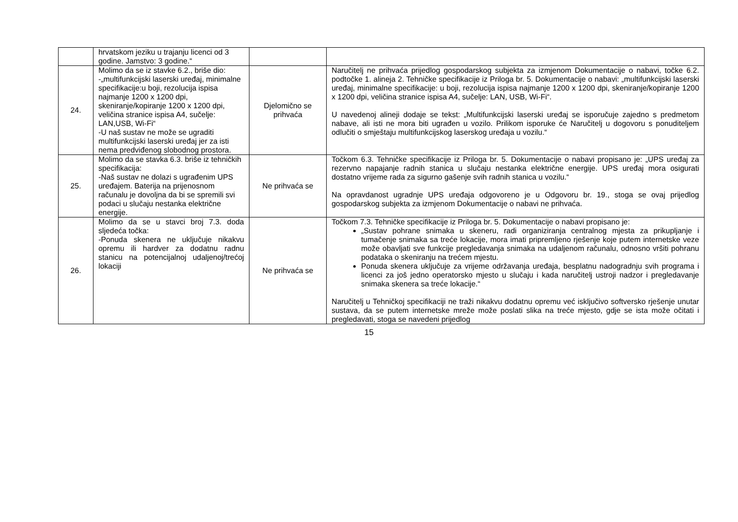| | hrvatskom jeziku u trajanju licenci od 3 godine. Jamstvo: 3 godine.“ | | |
| 24. | Molimo da se iz stavke 6.2., briše dio: -„multifunkcijski laserski uređaj, minimalne specifikacije:u boji, rezolucija ispisa najmanje 1200 x 1200 dpi, skeniranje/kopiranje 1200 x 1200 dpi, veličina stranice ispisa A4, sučelje: LAN,USB, Wi-Fi“ -U naš sustav ne može se ugraditi multifunkcijski laserski uređaj jer za isti nema predviđenog slobodnog prostora. | Djelomično se prihvaća | Naručitelj ne prihvaća prijedlog gospodarskog subjekta za izmjenom Dokumentacije o nabavi, točke 6.2. podtočke 1. alineja 2. Tehničke specifikacije iz Priloga br. 5. Dokumentacije o nabavi: „multifunkcijski laserski uređaj, minimalne specifikacije: u boji, rezolucija ispisa najmanje 1200 x 1200 dpi, skeniranje/kopiranje 1200 x 1200 dpi, veličina stranice ispisa A4, sučelje: LAN, USB, Wi-Fi“. U navedenoj alineji dodaje se tekst: „Multifunkcijski laserski uređaj se isporučuje zajedno s predmetom nabave, ali isti ne mora biti ugrađen u vozilo. Prilikom isporuke će Naručitelj u dogovoru s ponuditeljem odlučiti o smještaju multifunkcijskog laserskog uređaja u vozilu.“ |
| 25. | Molimo da se stavka 6.3. briše iz tehničkih specifikacija: -Naš sustav ne dolazi s ugrađenim UPS uređajem. Baterija na prijenosnom računalu je dovoljna da bi se spremili svi podaci u slučaju nestanka električne energije. | Ne prihvaća se | Točkom 6.3. Tehničke specifikacije iz Priloga br. 5. Dokumentacije o nabavi propisano je: „UPS uređaj za rezervno napajanje radnih stanica u slučaju nestanka električne energije. UPS uređaj mora osigurati dostatno vrijeme rada za sigurno gašenje svih radnih stanica u vozilu.“ Na opravdanost ugradnje UPS uređaja odgovoreno je u Odgovoru br. 19., stoga se ovaj prijedlog gospodarskog subjekta za izmjenom Dokumentacije o nabavi ne prihvaća. |
| 26. | Molimo da se u stavci broj 7.3. doda sljedeća točka: -Ponuda skenera ne uključuje nikakvu opremu ili hardver za dodatnu radnu stanicu na potencijalnoj udaljenoj/trećoj lokaciji | Ne prihvaća se | Točkom 7.3. Tehničke specifikacije iz Priloga br. 5. Dokumentacije o nabavi propisano je: „Sustav pohrane snimaka u skeneru, radi organiziranja centralnog mjesta za prikupljanje i tumačenje snimaka sa treće lokacije, mora imati pripremljeno rješenje koje putem internetske veze može obavljati sve funkcije pregledavanja snimaka na udaljenom računalu, odnosno vršiti pohranu podataka o skeniranju na trećem mjestu. Ponuda skenera uključuje za vrijeme održavanja uređaja, besplatnu nadogradnju svih programa i licenci za još jedno operatorsko mjesto u slučaju i kada naručitelj ustroji nadzor i pregledavanje snimaka skenera sa treće lokacije.“ Naručitelj u Tehničkoj specifikaciji ne traži nikakvu dodatnu opremu već isključivo softversko rješenje unutar sustava, da se putem internetske mreže može poslati slika na treće mjesto, gdje se ista može očitati i pregledavati, stoga se navedeni prijedlog |
15